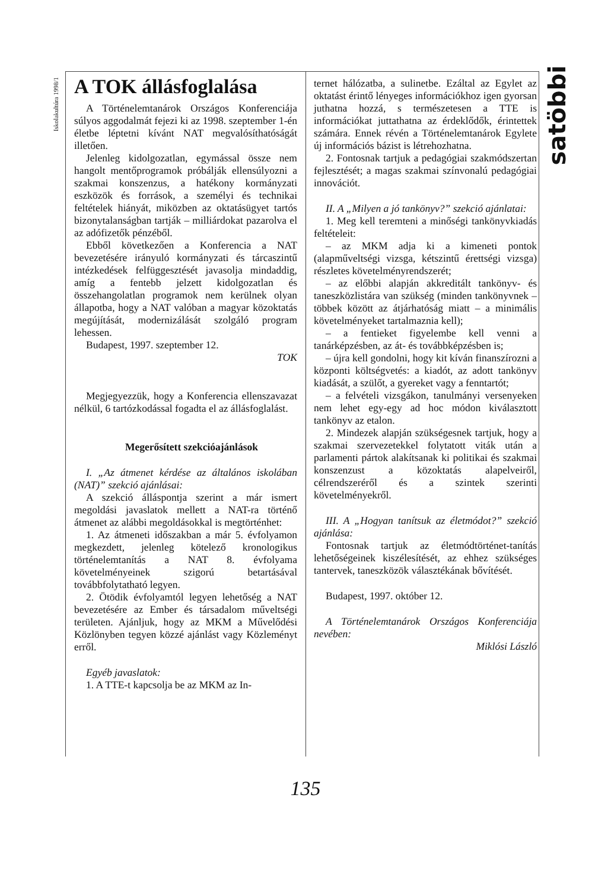Iskolakultúra 1998/1
satöbbi
A TOK állásfoglalása
A Történelemtanárok Országos Konferenciája súlyos aggodalmát fejezi ki az 1998. szeptember 1-én életbe léptetni kívánt NAT megvalósíthatóságát illetően.
Jelenleg kidolgozatlan, egymással össze nem hangolt mentőprogramok próbálják ellensúlyozni a szakmai konszenzus, a hatékony kormányzati eszközök és források, a személyi és technikai feltételek hiányát, miközben az oktatásügyet tartós bizonytalanságban tartják – milliárdokat pazarolva el az adófizetők pénzéből.
Ebből következően a Konferencia a NAT bevezetésére irányuló kormányzati és tárcaszintű intézkedések felfüggesztését javasolja mindaddig, amíg a fentebb jelzett kidolgozatlan és összehangolatlan programok nem kerülnek olyan állapotba, hogy a NAT valóban a magyar közoktatás megújítását, modernizálását szolgáló program lehessen.
Budapest, 1997. szeptember 12.
TOK
Megjegyezzük, hogy a Konferencia ellenszavazat nélkül, 6 tartózkodással fogadta el az állásfoglalást.
Megerősített szekcióajánlások
I. „Az átmenet kérdése az általános iskolában (NAT)” szekció ajánlásai:
A szekció álláspontja szerint a már ismert megoldási javaslatok mellett a NAT-ra történő átmenet az alábbi megoldásokkal is megtörténhet:
1. Az átmeneti időszakban a már 5. évfolyamon megkezdett, jelenleg kötelező kronologikus történelemtanítás a NAT 8. évfolyama követelményeinek szigorú betartásával továbbfolytatható legyen.
2. Ötödik évfolyamtól legyen lehetőség a NAT bevezetésére az Ember és társadalom műveltségi területen. Ajánljuk, hogy az MKM a Művelődési Közlönyben tegyen közzé ajánlást vagy Közleményt erről.
Egyéb javaslatok:
1. A TTE-t kapcsolja be az MKM az In-
ternet hálózatba, a sulinetbe. Ezáltal az Egylet az oktatást érintő lényeges információkhoz igen gyorsan juthatna hozzá, s természetesen a TTE is információkat juttathatna az érdeklődők, érintettek számára. Ennek révén a Történelemtanárok Egylete új információs bázist is létrehozhatna.
2. Fontosnak tartjuk a pedagógiai szakmódszertan fejlesztését; a magas szakmai színvonalú pedagógiai innovációt.
II. A „Milyen a jó tankönyv?” szekció ajánlatai:
1. Meg kell teremteni a minőségi tankönyvkiadás feltételeit:
– az MKM adja ki a kimeneti pontok (alapműveltségi vizsga, kétszintű érettségi vizsga) részletes követelményrendszerét;
– az előbbi alapján akkreditált tankönyv- és taneszközlistára van szükség (minden tankönyvnek – többek között az átjárhatóság miatt – a minimális követelményeket tartalmaznia kell);
– a fentieket figyelembe kell venni a tanárképzésben, az át- és továbbképzésben is;
– újra kell gondolni, hogy kit kíván finanszírozni a központi költségvetés: a kiadót, az adott tankönyv kiadását, a szülőt, a gyereket vagy a fenntartót;
– a felvételi vizsgákon, tanulmányi versenyeken nem lehet egy-egy ad hoc módon kiválasztott tankönyv az etalon.
2. Mindezek alapján szükségesnek tartjuk, hogy a szakmai szervezetekkel folytatott viták után a parlamenti pártok alakítsanak ki politikai és szakmai konszenzust a közoktatás alapelveiről, célrendszeréről és a szintek szerinti követelményekről.
III. A „Hogyan tanítsuk az életmódot?” szekció ajánlása:
Fontosnak tartjuk az életmódtörténet-tanítás lehetőségeinek kiszélesítését, az ehhez szükséges tantervek, taneszközök választékának bővítését.
Budapest, 1997. október 12.
A Történelemtanárok Országos Konferenciája nevében:
Miklósi László
135